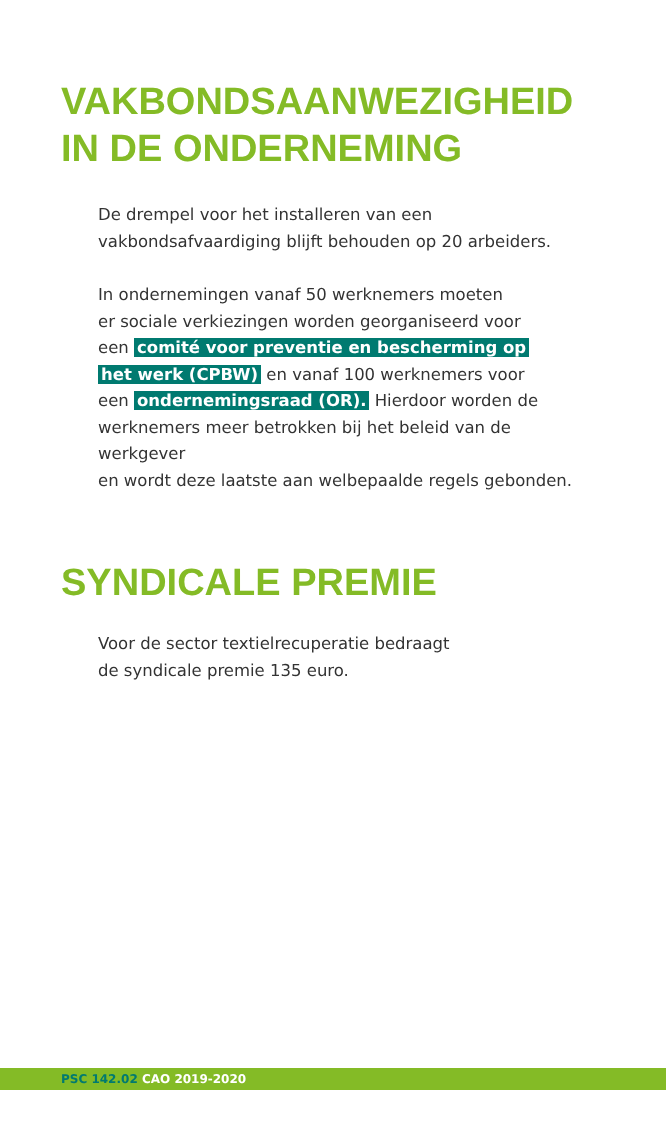VAKBONDSAANWEZIGHEID
IN DE ONDERNEMING
De drempel voor het installeren van een
vakbondsafvaardiging blijft behouden op 20 arbeiders.
In ondernemingen vanaf 50 werknemers moeten
er sociale verkiezingen worden georganiseerd voor
een comité voor preventie en bescherming op
het werk (CPBW) en vanaf 100 werknemers voor
een ondernemingsraad (OR). Hierdoor worden de
werknemers meer betrokken bij het beleid van de werkgever
en wordt deze laatste aan welbepaalde regels gebonden.
SYNDICALE PREMIE
Voor de sector textielrecuperatie bedraagt
de syndicale premie 135 euro.
PSC 142.02 CAO 2019-2020